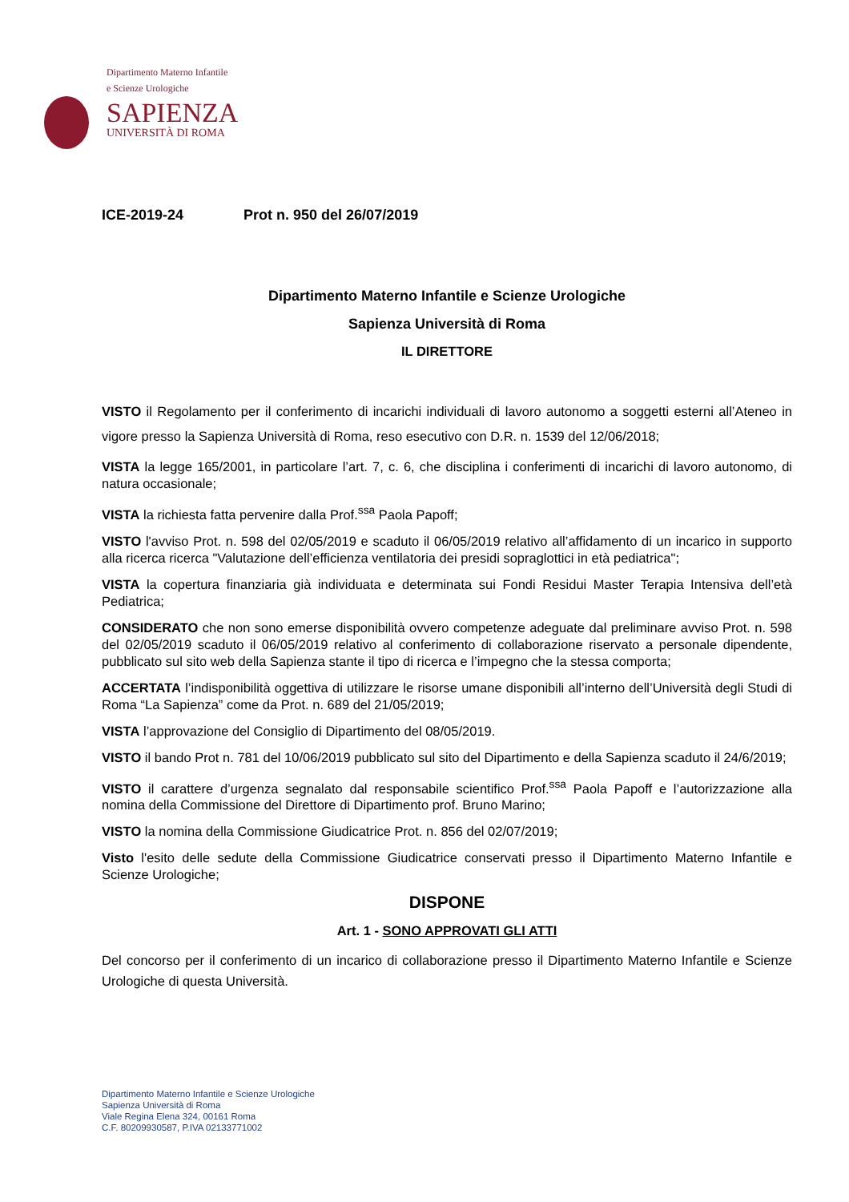Dipartimento Materno Infantile
e Scienze Urologiche
SAPIENZA
UNIVERSITÀ DI ROMA
ICE-2019-24 Prot n. 950 del 26/07/2019
Dipartimento Materno Infantile e Scienze Urologiche
Sapienza Università di Roma
IL DIRETTORE
VISTO il Regolamento per il conferimento di incarichi individuali di lavoro autonomo a soggetti esterni all’Ateneo in vigore presso la Sapienza Università di Roma, reso esecutivo con D.R. n. 1539 del 12/06/2018;
VISTA la legge 165/2001, in particolare l’art. 7, c. 6, che disciplina i conferimenti di incarichi di lavoro autonomo, di natura occasionale;
VISTA la richiesta fatta pervenire dalla Prof.<sup>ssa</sup> Paola Papoff;
VISTO l'avviso Prot. n. 598 del 02/05/2019 e scaduto il 06/05/2019 relativo all’affidamento di un incarico in supporto alla ricerca ricerca "Valutazione dell’efficienza ventilatoria dei presidi sopraglottici in età pediatrica";
VISTA la copertura finanziaria già individuata e determinata sui Fondi Residui Master Terapia Intensiva dell’età Pediatrica;
CONSIDERATO che non sono emerse disponibilità ovvero competenze adeguate dal preliminare avviso Prot. n. 598 del 02/05/2019 scaduto il 06/05/2019 relativo al conferimento di collaborazione riservato a personale dipendente, pubblicato sul sito web della Sapienza stante il tipo di ricerca e l’impegno che la stessa comporta;
ACCERTATA l’indisponibilità oggettiva di utilizzare le risorse umane disponibili all’interno dell’Università degli Studi di Roma “La Sapienza” come da Prot. n. 689 del 21/05/2019;
VISTA l’approvazione del Consiglio di Dipartimento del 08/05/2019.
VISTO il bando Prot n. 781 del 10/06/2019 pubblicato sul sito del Dipartimento e della Sapienza scaduto il 24/6/2019;
VISTO il carattere d’urgenza segnalato dal responsabile scientifico Prof.<sup>ssa</sup> Paola Papoff e l’autorizzazione alla nomina della Commissione del Direttore di Dipartimento prof. Bruno Marino;
VISTO la nomina della Commissione Giudicatrice Prot. n. 856 del 02/07/2019;
Visto l'esito delle sedute della Commissione Giudicatrice conservati presso il Dipartimento Materno Infantile e Scienze Urologiche;
DISPONE
Art. 1 - SONO APPROVATI GLI ATTI
Del concorso per il conferimento di un incarico di collaborazione presso il Dipartimento Materno Infantile e Scienze Urologiche di questa Università.
Dipartimento Materno Infantile e Scienze Urologiche
Sapienza Università di Roma
Viale Regina Elena 324, 00161 Roma
C.F. 80209930587, P.IVA 02133771002